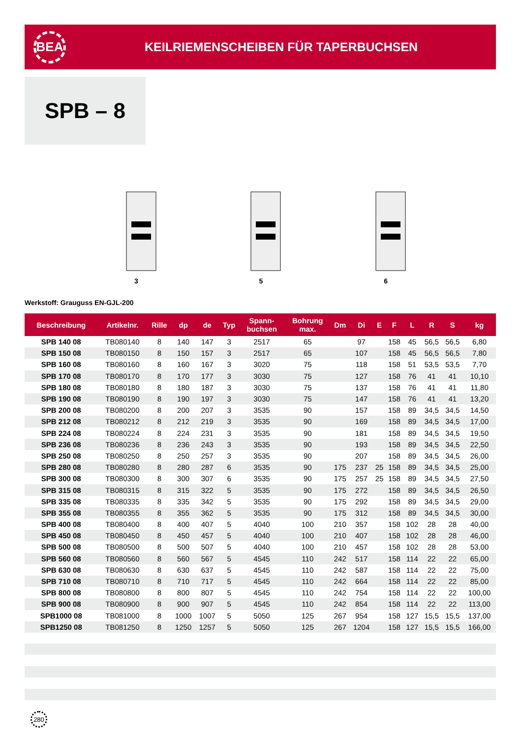BEA
KEILRIEMENSCHEIBEN FÜR TAPERBUCHSEN
SPB – 8
3
5
6
Werkstoff: Grauguss EN-GJL-200
| Beschreibung | Artikelnr. | Rille | dp | de | Typ | Spann- buchsen | Bohrung max. | Dm | Di | E | F | L | R | S | kg |
| --- | --- | --- | --- | --- | --- | --- | --- | --- | --- | --- | --- | --- | --- | --- | --- |
| SPB 140 08 | TB080140 | 8 | 140 | 147 | 3 | 2517 | 65 | | 97 | | 158 | 45 | 56,5 | 56,5 | 6,80 |
| SPB 150 08 | TB080150 | 8 | 150 | 157 | 3 | 2517 | 65 | | 107 | | 158 | 45 | 56,5 | 56,5 | 7,80 |
| SPB 160 08 | TB080160 | 8 | 160 | 167 | 3 | 3020 | 75 | | 118 | | 158 | 51 | 53,5 | 53,5 | 7,70 |
| SPB 170 08 | TB080170 | 8 | 170 | 177 | 3 | 3030 | 75 | | 127 | | 158 | 76 | 41 | 41 | 10,10 |
| SPB 180 08 | TB080180 | 8 | 180 | 187 | 3 | 3030 | 75 | | 137 | | 158 | 76 | 41 | 41 | 11,80 |
| SPB 190 08 | TB080190 | 8 | 190 | 197 | 3 | 3030 | 75 | | 147 | | 158 | 76 | 41 | 41 | 13,20 |
| SPB 200 08 | TB080200 | 8 | 200 | 207 | 3 | 3535 | 90 | | 157 | | 158 | 89 | 34,5 | 34,5 | 14,50 |
| SPB 212 08 | TB080212 | 8 | 212 | 219 | 3 | 3535 | 90 | | 169 | | 158 | 89 | 34,5 | 34,5 | 17,00 |
| SPB 224 08 | TB080224 | 8 | 224 | 231 | 3 | 3535 | 90 | | 181 | | 158 | 89 | 34,5 | 34,5 | 19,50 |
| SPB 236 08 | TB080236 | 8 | 236 | 243 | 3 | 3535 | 90 | | 193 | | 158 | 89 | 34,5 | 34,5 | 22,50 |
| SPB 250 08 | TB080250 | 8 | 250 | 257 | 3 | 3535 | 90 | | 207 | | 158 | 89 | 34,5 | 34,5 | 26,00 |
| SPB 280 08 | TB080280 | 8 | 280 | 287 | 6 | 3535 | 90 | 175 | 237 | 25 | 158 | 89 | 34,5 | 34,5 | 25,00 |
| SPB 300 08 | TB080300 | 8 | 300 | 307 | 6 | 3535 | 90 | 175 | 257 | 25 | 158 | 89 | 34,5 | 34,5 | 27,50 |
| SPB 315 08 | TB080315 | 8 | 315 | 322 | 5 | 3535 | 90 | 175 | 272 | | 158 | 89 | 34,5 | 34,5 | 26,50 |
| SPB 335 08 | TB080335 | 8 | 335 | 342 | 5 | 3535 | 90 | 175 | 292 | | 158 | 89 | 34,5 | 34,5 | 29,00 |
| SPB 355 08 | TB080355 | 8 | 355 | 362 | 5 | 3535 | 90 | 175 | 312 | | 158 | 89 | 34,5 | 34,5 | 30,00 |
| SPB 400 08 | TB080400 | 8 | 400 | 407 | 5 | 4040 | 100 | 210 | 357 | | 158 | 102 | 28 | 28 | 40,00 |
| SPB 450 08 | TB080450 | 8 | 450 | 457 | 5 | 4040 | 100 | 210 | 407 | | 158 | 102 | 28 | 28 | 46,00 |
| SPB 500 08 | TB080500 | 8 | 500 | 507 | 5 | 4040 | 100 | 210 | 457 | | 158 | 102 | 28 | 28 | 53,00 |
| SPB 560 08 | TB080560 | 8 | 560 | 567 | 5 | 4545 | 110 | 242 | 517 | | 158 | 114 | 22 | 22 | 65,00 |
| SPB 630 08 | TB080630 | 8 | 630 | 637 | 5 | 4545 | 110 | 242 | 587 | | 158 | 114 | 22 | 22 | 75,00 |
| SPB 710 08 | TB080710 | 8 | 710 | 717 | 5 | 4545 | 110 | 242 | 664 | | 158 | 114 | 22 | 22 | 85,00 |
| SPB 800 08 | TB080800 | 8 | 800 | 807 | 5 | 4545 | 110 | 242 | 754 | | 158 | 114 | 22 | 22 | 100,00 |
| SPB 900 08 | TB080900 | 8 | 900 | 907 | 5 | 4545 | 110 | 242 | 854 | | 158 | 114 | 22 | 22 | 113,00 |
| SPB1000 08 | TB081000 | 8 | 1000 | 1007 | 5 | 5050 | 125 | 267 | 954 | | 158 | 127 | 15,5 | 15,5 | 137,00 |
| SPB1250 08 | TB081250 | 8 | 1250 | 1257 | 5 | 5050 | 125 | 267 | 1204 | | 158 | 127 | 15,5 | 15,5 | 166,00 |
280